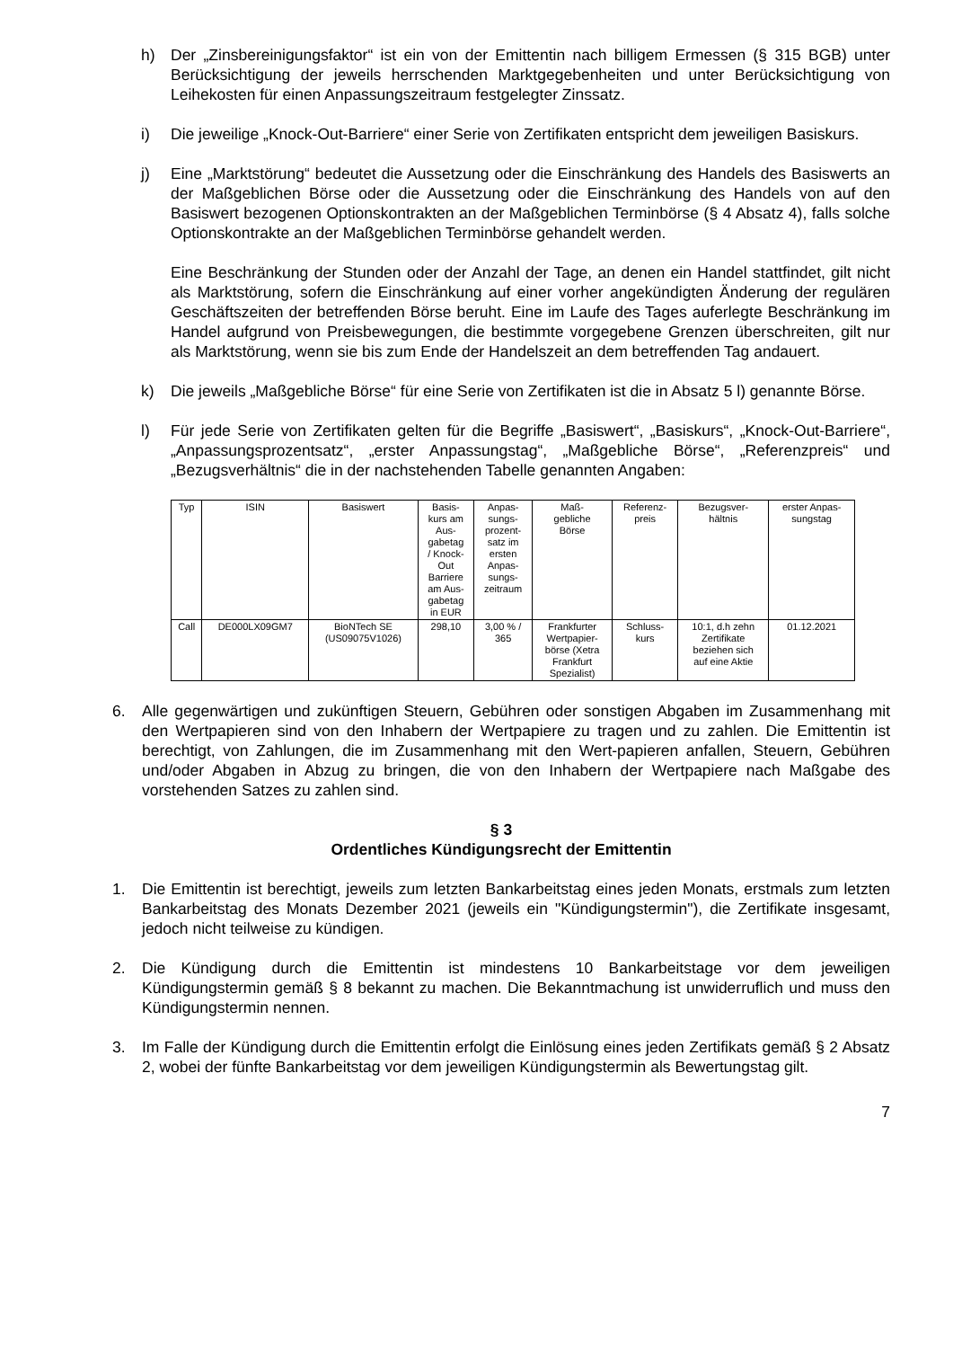h) Der „Zinsbereinigungsfaktor“ ist ein von der Emittentin nach billigem Ermessen (§ 315 BGB) unter Berücksichtigung der jeweils herrschenden Marktgegebenheiten und unter Berücksichtigung von Leihekosten für einen Anpassungszeitraum festgelegter Zinssatz.
i) Die jeweilige „Knock-Out-Barriere“ einer Serie von Zertifikaten entspricht dem jeweiligen Basiskurs.
j) Eine „Marktstörung“ bedeutet die Aussetzung oder die Einschränkung des Handels des Basiswerts an der Maßgeblichen Börse oder die Aussetzung oder die Einschränkung des Handels von auf den Basiswert bezogenen Optionskontrakten an der Maßgeblichen Terminbörse (§ 4 Absatz 4), falls solche Optionskontrakte an der Maßgeblichen Terminbörse gehandelt werden.
Eine Beschränkung der Stunden oder der Anzahl der Tage, an denen ein Handel stattfindet, gilt nicht als Marktstörung, sofern die Einschränkung auf einer vorher angekündigten Änderung der regulären Geschäftszeiten der betreffenden Börse beruht. Eine im Laufe des Tages auferlegte Beschränkung im Handel aufgrund von Preisbewegungen, die bestimmte vorgegebene Grenzen überschreiten, gilt nur als Marktstörung, wenn sie bis zum Ende der Handelszeit an dem betreffenden Tag andauert.
k) Die jeweils „Maßgebliche Börse“ für eine Serie von Zertifikaten ist die in Absatz 5 l) genannte Börse.
l) Für jede Serie von Zertifikaten gelten für die Begriffe „Basiswert“, „Basiskurs“, „Knock-Out-Barriere“, „Anpassungsprozentsatz“, „erster Anpassungstag“, „Maßgebliche Börse“, „Referenzpreis“ und „Bezugsverhältnis“ die in der nachstehenden Tabelle genannten Angaben:
| Typ | ISIN | Basiswert | Basis- kurs am Aus- gabetag / Knock- Out Barriere am Aus- gabetag in EUR | Anpas- sungs- prozent- satz im ersten Anpas- sungs- zeitraum | Maß- gebliche Börse | Referenz- preis | Bezugsver- hältnis | erster Anpas- sungstag |
| Call | DE000LX09GM7 | BioNTech SE (US09075V1026) | 298,10 | 3,00 % / 365 | Frankfurter Wertpapier- börse (Xetra Frankfurt Spezialist) | Schluss- kurs | 10:1, d.h zehn Zertifikate beziehen sich auf eine Aktie | 01.12.2021 |
6. Alle gegenwärtigen und zukünftigen Steuern, Gebühren oder sonstigen Abgaben im Zusammenhang mit den Wertpapieren sind von den Inhabern der Wertpapiere zu tragen und zu zahlen. Die Emittentin ist berechtigt, von Zahlungen, die im Zusammenhang mit den Wert-papieren anfallen, Steuern, Gebühren und/oder Abgaben in Abzug zu bringen, die von den Inhabern der Wertpapiere nach Maßgabe des vorstehenden Satzes zu zahlen sind.
§ 3
Ordentliches Kündigungsrecht der Emittentin
1. Die Emittentin ist berechtigt, jeweils zum letzten Bankarbeitstag eines jeden Monats, erstmals zum letzten Bankarbeitstag des Monats Dezember 2021 (jeweils ein "Kündigungstermin"), die Zertifikate insgesamt, jedoch nicht teilweise zu kündigen.
2. Die Kündigung durch die Emittentin ist mindestens 10 Bankarbeitstage vor dem jeweiligen Kündigungstermin gemäß § 8 bekannt zu machen. Die Bekanntmachung ist unwiderruflich und muss den Kündigungstermin nennen.
3. Im Falle der Kündigung durch die Emittentin erfolgt die Einlösung eines jeden Zertifikats gemäß § 2 Absatz 2, wobei der fünfte Bankarbeitstag vor dem jeweiligen Kündigungstermin als Bewertungstag gilt.
7